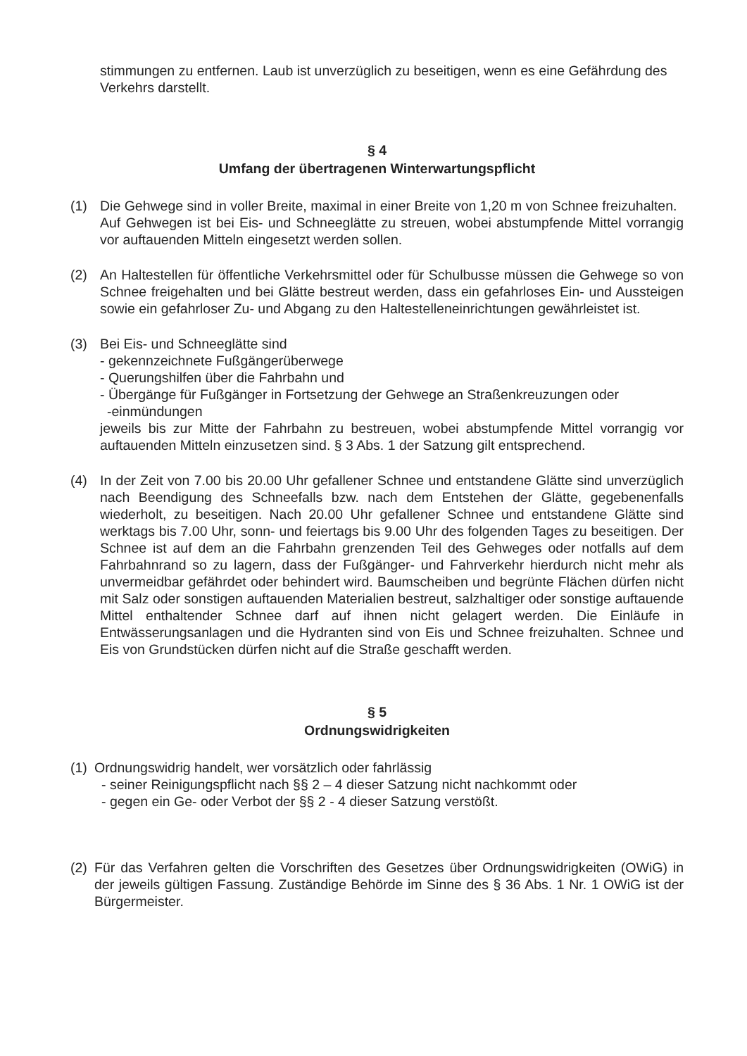stimmungen zu entfernen. Laub ist unverzüglich zu beseitigen, wenn es eine Gefährdung des Verkehrs darstellt.
§ 4
Umfang der übertragenen Winterwartungspflicht
(1) Die Gehwege sind in voller Breite, maximal in einer Breite von 1,20 m von Schnee freizuhalten.
Auf Gehwegen ist bei Eis- und Schneeglätte zu streuen, wobei abstumpfende Mittel vorrangig vor auftauenden Mitteln eingesetzt werden sollen.
(2) An Haltestellen für öffentliche Verkehrsmittel oder für Schulbusse müssen die Gehwege so von Schnee freigehalten und bei Glätte bestreut werden, dass ein gefahrloses Ein- und Aussteigen sowie ein gefahrloser Zu- und Abgang zu den Haltestelleneinrichtungen gewährleistet ist.
(3) Bei Eis- und Schneeglätte sind
- gekennzeichnete Fußgängerüberwege
- Querungshilfen über die Fahrbahn und
- Übergänge für Fußgänger in Fortsetzung der Gehwege an Straßenkreuzungen oder
-einmündungen
jeweils bis zur Mitte der Fahrbahn zu bestreuen, wobei abstumpfende Mittel vorrangig vor auftauenden Mitteln einzusetzen sind. § 3 Abs. 1 der Satzung gilt entsprechend.
(4) In der Zeit von 7.00 bis 20.00 Uhr gefallener Schnee und entstandene Glätte sind unverzüglich nach Beendigung des Schneefalls bzw. nach dem Entstehen der Glätte, gegebenenfalls wiederholt, zu beseitigen. Nach 20.00 Uhr gefallener Schnee und entstandene Glätte sind werktags bis 7.00 Uhr, sonn- und feiertags bis 9.00 Uhr des folgenden Tages zu beseitigen. Der Schnee ist auf dem an die Fahrbahn grenzenden Teil des Gehweges oder notfalls auf dem Fahrbahnrand so zu lagern, dass der Fußgänger- und Fahrverkehr hierdurch nicht mehr als unvermeidbar gefährdet oder behindert wird. Baumscheiben und begrünte Flächen dürfen nicht mit Salz oder sonstigen auftauenden Materialien bestreut, salzhaltiger oder sonstige auftauende Mittel enthaltender Schnee darf auf ihnen nicht gelagert werden. Die Einläufe in Entwässerungsanlagen und die Hydranten sind von Eis und Schnee freizuhalten. Schnee und Eis von Grundstücken dürfen nicht auf die Straße geschafft werden.
§ 5
Ordnungswidrigkeiten
(1)
Ordnungswidrig handelt, wer vorsätzlich oder fahrlässig
- seiner Reinigungspflicht nach §§ 2 – 4 dieser Satzung nicht nachkommt oder
- gegen ein Ge- oder Verbot der §§ 2 - 4 dieser Satzung verstößt.
(2)
Für das Verfahren gelten die Vorschriften des Gesetzes über Ordnungswidrigkeiten (OWiG) in der jeweils gültigen Fassung. Zuständige Behörde im Sinne des § 36 Abs. 1 Nr. 1 OWiG ist der Bürgermeister.